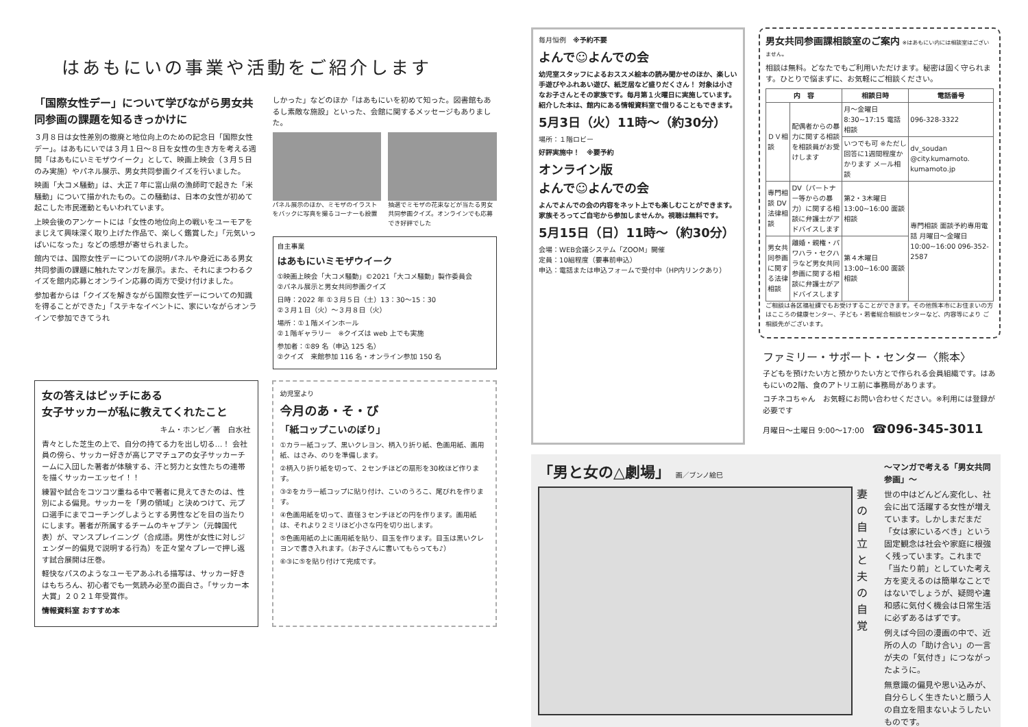はあもにいの事業や活動をご紹介します
「国際女性デー」について学びながら男女共同参画の課題を知るきっかけに
３月８日は女性差別の撤廃と地位向上のための記念日「国際女性デー」。はあもにいでは３月１日～８日を女性の生き方を考える週間「はあもにいミモザウイーク」として、映画上映会（３月５日のみ実施）やパネル展示、男女共同参画クイズを行いました。
映画「大コメ騒動」は、大正７年に富山県の漁師町で起きた「米騒動」について描かれたもの。この騒動は、日本の女性が初めて起こした市民運動ともいわれています。
上映会後のアンケートには「女性の地位向上の戦いをユーモアをまじえて興味深く取り上げた作品で、楽しく鑑賞した」「元気いっぱいになった」などの感想が寄せられました。
館内では、国際女性デーについての説明パネルや身近にある男女共同参画の課題に触れたマンガを展示。また、それにまつわるクイズを館内応募とオンライン応募の両方で受け付けました。
参加者からは「クイズを解きながら国際女性デーについての知識を得ることができた」「ステキなイベントに、家にいながらオンラインで参加できてうれ
しかった」などのほか「はあもにいを初めて知った。図書館もあるし素敵な施設」といった、会館に関するメッセージもありました。
パネル展示のほか、ミモザのイラストをバックに写真を撮るコーナーも設置
抽選でミモザの花束などが当たる男女共同参画クイズ。オンラインでも応募でき好評でした
自主事業
はあもにいミモザウイーク
①映画上映会「大コメ騒動」©2021「大コメ騒動」製作委員会
②パネル展示と男女共同参画クイズ
日時：2022 年 ①３月５日（土）13：30～15：30
②３月１日（火）～３月８日（火）
場所：①１階メインホール
②１階ギャラリー　※クイズは web 上でも実施
参加者：①89 名（申込 125 名）
②クイズ　来館参加 116 名・オンライン参加 150 名
女の答えはピッチにある
女子サッカーが私に教えてくれたこと
キム・ホンビ／著　白水社
青々とした芝生の上で、自分の持てる力を出し切る…！ 会社員の傍ら、サッカー好きが高じアマチュアの女子サッカーチームに入団した著者が体験する、汗と努力と女性たちの連帯を描くサッカーエッセイ！！
練習や試合をコツコツ重ねる中で著者に見えてきたのは、性別による偏見。サッカーを「男の領域」と決めつけて、元プロ選手にまでコーチングしようとする男性などを目の当たりにします。著者が所属するチームのキャプテン（元韓国代表）が、マンスプレイニング（合成語。男性が女性に対しジェンダー的偏見で説明する行為）を正々堂々プレーで押し返す試合展開は圧巻。
軽快なパスのようなユーモアあふれる描写は、サッカー好きはもちろん、初心者でも一気読み必至の面白さ。「サッカー本大賞」２０２１年受賞作。
情報資料室 おすすめ本
幼児室より
今月のあ・そ・び
「紙コップこいのぼり」
①カラー紙コップ、黒いクレヨン、柄入り折り紙、色画用紙、画用紙、はさみ、のりを準備します。
②柄入り折り紙を切って、２センチほどの扇形を30枚ほど作ります。
③②をカラー紙コップに貼り付け、こいのうろこ、尾びれを作ります。
④色画用紙を切って、直径３センチほどの円を作ります。画用紙は、それより２ミリほど小さな円を切り出します。
⑤色画用紙の上に画用紙を貼り、目玉を作ります。目玉は黒いクレヨンで書き入れます。（お子さんに書いてもらっても♪）
⑥③に⑤を貼り付けて完成です。
毎月恒例　※予約不要
よんで☺よんでの会
幼児室スタッフによるおススメ絵本の読み聞かせのほか、楽しい手遊びやふれあい遊び、紙芝居など盛りだくさん！ 対象は小さなお子さんとその家族です。毎月第１火曜日に実施しています。紹介した本は、館内にある情報資料室で借りることもできます。
5月3日（火）11時～（約30分）
場所：１階ロビー
好評実施中！　※要予約
オンライン版
よんで☺よんでの会
よんでよんでの会の内容をネット上でも楽しむことができます。家族そろってご自宅から参加しませんか。視聴は無料です。
5月15日（日）11時～（約30分）
会場：WEB会議システム「ZOOM」開催
定員：10組程度（要事前申込）
申込：電話または申込フォームで受付中（HP内リンクあり）
男女共同参画課相談室のご案内 ※はあもにい内には相談室はございません。
相談は無料。どなたでもご利用いただけます。秘密は固く守られます。ひとりで悩まずに、お気軽にご相談ください。
| 内 容 | | 相談日時 | 電話番号 |
| --- | --- | --- | --- |
| ＤＶ相談 | 配偶者からの暴力に関する相談を相談員がお受けします | 月～金曜日 8:30~17:15 電話相談 | 096-328-3322 |
| | | いつでも可 ※ただし回答に1週間程度かかります メール相談 | dv_soudan @city.kumamoto. kumamoto.jp |
| 専門相談 DV法律相談 | DV（パートナー等からの暴力）に関する相談に弁護士がアドバイスします | 第2・3木曜日 13:00~16:00 面談相談 | 専門相談 面談予約専用電話 月曜日～金曜日 10:00~16:00 096-352-2587 |
| 男女共同参画に関する法律相談 | 離婚・親権・パワハラ・セクハラなど男女共同参画に関する相談に弁護士がアドバイスします | 第４木曜日 13:00~16:00 面談相談 | |
ご相談は各区福祉課でもお受けすることができます。その他熊本市にお住まいの方はこころの健康センター、子ども・若者総合相談センターなど、内容等により ご相談先がございます。
ファミリー・サポート・センター〈熊本〉
子どもを預けたい方と預かりたい方とで作られる会員組織です。はあもにいの2階、食のアトリエ前に事務局があります。
コチネコちゃん　お気軽にお問い合わせください。※利用には登録が必要です
月曜日～土曜日 9:00～17:00　☎096-345-3011
「男と女の△劇場」 画／ブンノ絵巳
妻の自立と夫の自覚
～マンガで考える「男女共同参画」～
世の中はどんどん変化し、社会に出て活躍する女性が増えています。しかしまだまだ「女は家にいるべき」という固定観念は社会や家庭に根強く残っています。これまで「当たり前」としていた考え方を変えるのは簡単なことではないでしょうが、疑問や違和感に気付く機会は日常生活に必ずあるはずです。
例えば今回の漫画の中で、近所の人の「助け合い」の一言が夫の「気付き」につながったように。
無意識の偏見や思い込みが、自分らしく生きたいと願う人の自立を阻まないようしたいものです。